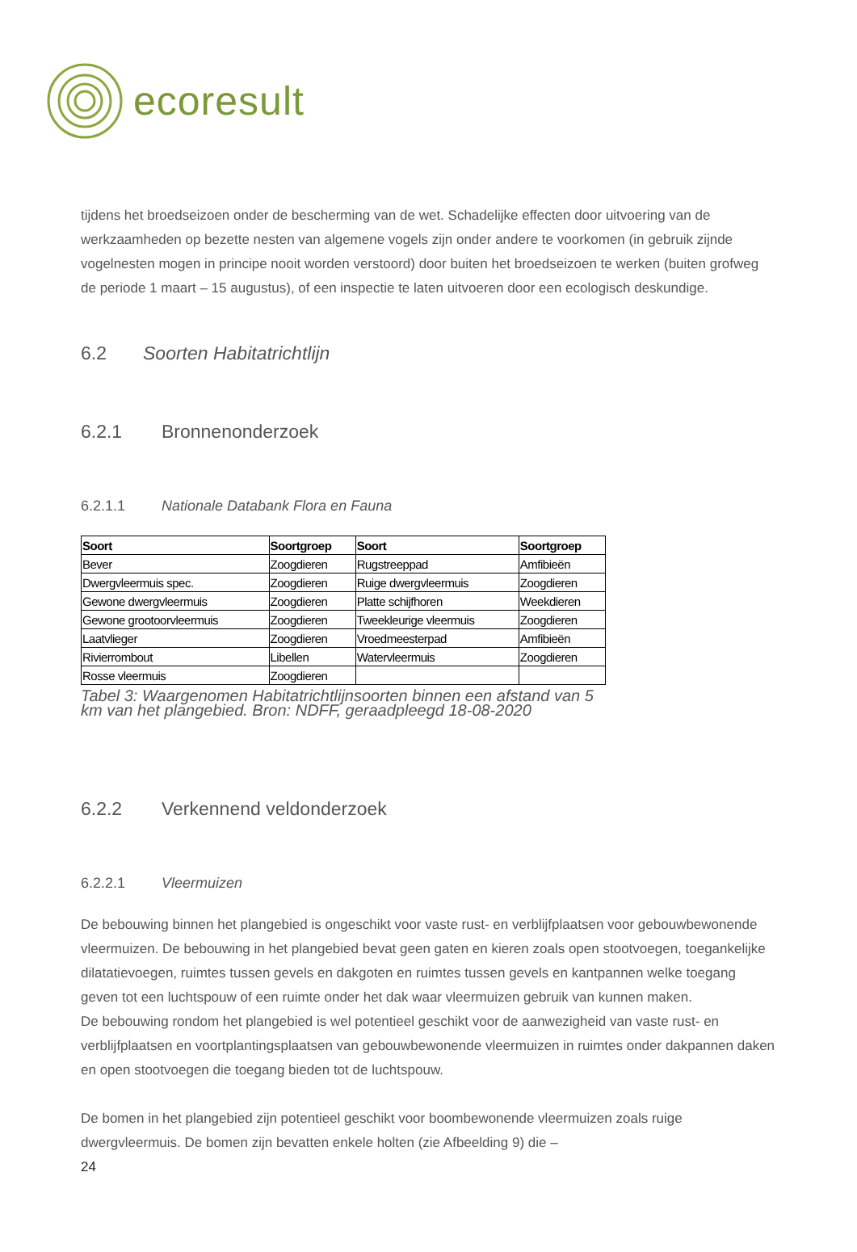ecoresult
tijdens het broedseizoen onder de bescherming van de wet. Schadelijke effecten door uitvoering van de werkzaamheden op bezette nesten van algemene vogels zijn onder andere te voorkomen (in gebruik zijnde vogelnesten mogen in principe nooit worden verstoord) door buiten het broedseizoen te werken (buiten grofweg de periode 1 maart – 15 augustus), of een inspectie te laten uitvoeren door een ecologisch deskundige.
6.2 Soorten Habitatrichtlijn
6.2.1 Bronnenonderzoek
6.2.1.1 Nationale Databank Flora en Fauna
| Soort | Soortgroep | Soort | Soortgroep |
| --- | --- | --- | --- |
| Bever | Zoogdieren | Rugstreeppad | Amfibieën |
| Dwergvleermuis spec. | Zoogdieren | Ruige dwergvleermuis | Zoogdieren |
| Gewone dwergvleermuis | Zoogdieren | Platte schijfhoren | Weekdieren |
| Gewone grootoorvleermuis | Zoogdieren | Tweekleurige vleermuis | Zoogdieren |
| Laatvlieger | Zoogdieren | Vroedmeesterpad | Amfibieën |
| Rivierrombout | Libellen | Watervleermuis | Zoogdieren |
| Rosse vleermuis | Zoogdieren | | |
Tabel 3: Waargenomen Habitatrichtlijnsoorten binnen een afstand van 5 km van het plangebied. Bron: NDFF, geraadpleegd 18-08-2020
6.2.2 Verkennend veldonderzoek
6.2.2.1 Vleermuizen
De bebouwing binnen het plangebied is ongeschikt voor vaste rust- en verblijfplaatsen voor gebouwbewonende vleermuizen. De bebouwing in het plangebied bevat geen gaten en kieren zoals open stootvoegen, toegankelijke dilatatievoegen, ruimtes tussen gevels en dakgoten en ruimtes tussen gevels en kantpannen welke toegang geven tot een luchtspouw of een ruimte onder het dak waar vleermuizen gebruik van kunnen maken.
De bebouwing rondom het plangebied is wel potentieel geschikt voor de aanwezigheid van vaste rust- en verblijfplaatsen en voortplantingsplaatsen van gebouwbewonende vleermuizen in ruimtes onder dakpannen daken en open stootvoegen die toegang bieden tot de luchtspouw.
De bomen in het plangebied zijn potentieel geschikt voor boombewonende vleermuizen zoals ruige dwergvleermuis. De bomen zijn bevatten enkele holten (zie Afbeelding 9) die –
24